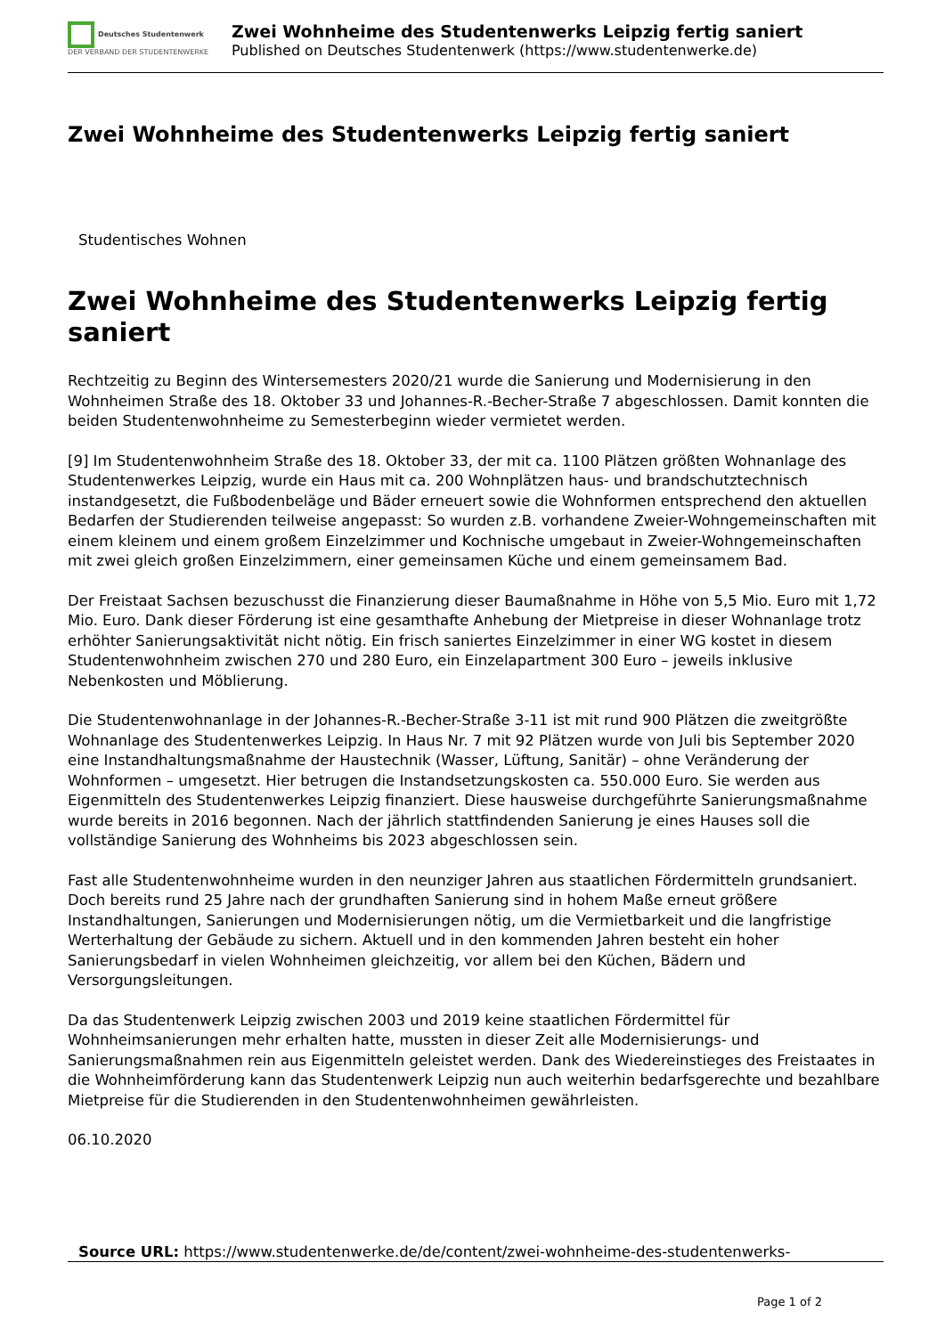Deutsches Studentenwerk
DER VERBAND DER STUDENTENWERKE
Zwei Wohnheime des Studentenwerks Leipzig fertig saniert
Published on Deutsches Studentenwerk (https://www.studentenwerke.de)
Zwei Wohnheime des Studentenwerks Leipzig fertig saniert
Studentisches Wohnen
Zwei Wohnheime des Studentenwerks Leipzig fertig saniert
Rechtzeitig zu Beginn des Wintersemesters 2020/21 wurde die Sanierung und Modernisierung in den Wohnheimen Straße des 18. Oktober 33 und Johannes-R.-Becher-Straße 7 abgeschlossen. Damit konnten die beiden Studentenwohnheime zu Semesterbeginn wieder vermietet werden.
[9] Im Studentenwohnheim Straße des 18. Oktober 33, der mit ca. 1100 Plätzen größten Wohnanlage des Studentenwerkes Leipzig, wurde ein Haus mit ca. 200 Wohnplätzen haus- und brandschutztechnisch instandgesetzt, die Fußbodenbeläge und Bäder erneuert sowie die Wohnformen entsprechend den aktuellen Bedarfen der Studierenden teilweise angepasst: So wurden z.B. vorhandene Zweier-Wohngemeinschaften mit einem kleinem und einem großem Einzelzimmer und Kochnische umgebaut in Zweier-Wohngemeinschaften mit zwei gleich großen Einzelzimmern, einer gemeinsamen Küche und einem gemeinsamem Bad.
Der Freistaat Sachsen bezuschusst die Finanzierung dieser Baumaßnahme in Höhe von 5,5 Mio. Euro mit 1,72 Mio. Euro. Dank dieser Förderung ist eine gesamthafte Anhebung der Mietpreise in dieser Wohnanlage trotz erhöhter Sanierungsaktivität nicht nötig. Ein frisch saniertes Einzelzimmer in einer WG kostet in diesem Studentenwohnheim zwischen 270 und 280 Euro, ein Einzelapartment 300 Euro – jeweils inklusive Nebenkosten und Möblierung.
Die Studentenwohnanlage in der Johannes-R.-Becher-Straße 3-11 ist mit rund 900 Plätzen die zweitgrößte Wohnanlage des Studentenwerkes Leipzig. In Haus Nr. 7 mit 92 Plätzen wurde von Juli bis September 2020 eine Instandhaltungsmaßnahme der Haustechnik (Wasser, Lüftung, Sanitär) – ohne Veränderung der Wohnformen – umgesetzt. Hier betrugen die Instandsetzungskosten ca. 550.000 Euro. Sie werden aus Eigenmitteln des Studentenwerkes Leipzig finanziert. Diese hausweise durchgeführte Sanierungsmaßnahme wurde bereits in 2016 begonnen. Nach der jährlich stattfindenden Sanierung je eines Hauses soll die vollständige Sanierung des Wohnheims bis 2023 abgeschlossen sein.
Fast alle Studentenwohnheime wurden in den neunziger Jahren aus staatlichen Fördermitteln grundsaniert. Doch bereits rund 25 Jahre nach der grundhaften Sanierung sind in hohem Maße erneut größere Instandhaltungen, Sanierungen und Modernisierungen nötig, um die Vermietbarkeit und die langfristige Werterhaltung der Gebäude zu sichern. Aktuell und in den kommenden Jahren besteht ein hoher Sanierungsbedarf in vielen Wohnheimen gleichzeitig, vor allem bei den Küchen, Bädern und Versorgungsleitungen.
Da das Studentenwerk Leipzig zwischen 2003 und 2019 keine staatlichen Fördermittel für Wohnheimsanierungen mehr erhalten hatte, mussten in dieser Zeit alle Modernisierungs- und Sanierungsmaßnahmen rein aus Eigenmitteln geleistet werden. Dank des Wiedereinstieges des Freistaates in die Wohnheimförderung kann das Studentenwerk Leipzig nun auch weiterhin bedarfsgerechte und bezahlbare Mietpreise für die Studierenden in den Studentenwohnheimen gewährleisten.
06.10.2020
Source URL: https://www.studentenwerke.de/de/content/zwei-wohnheime-des-studentenwerks-
Page 1 of 2